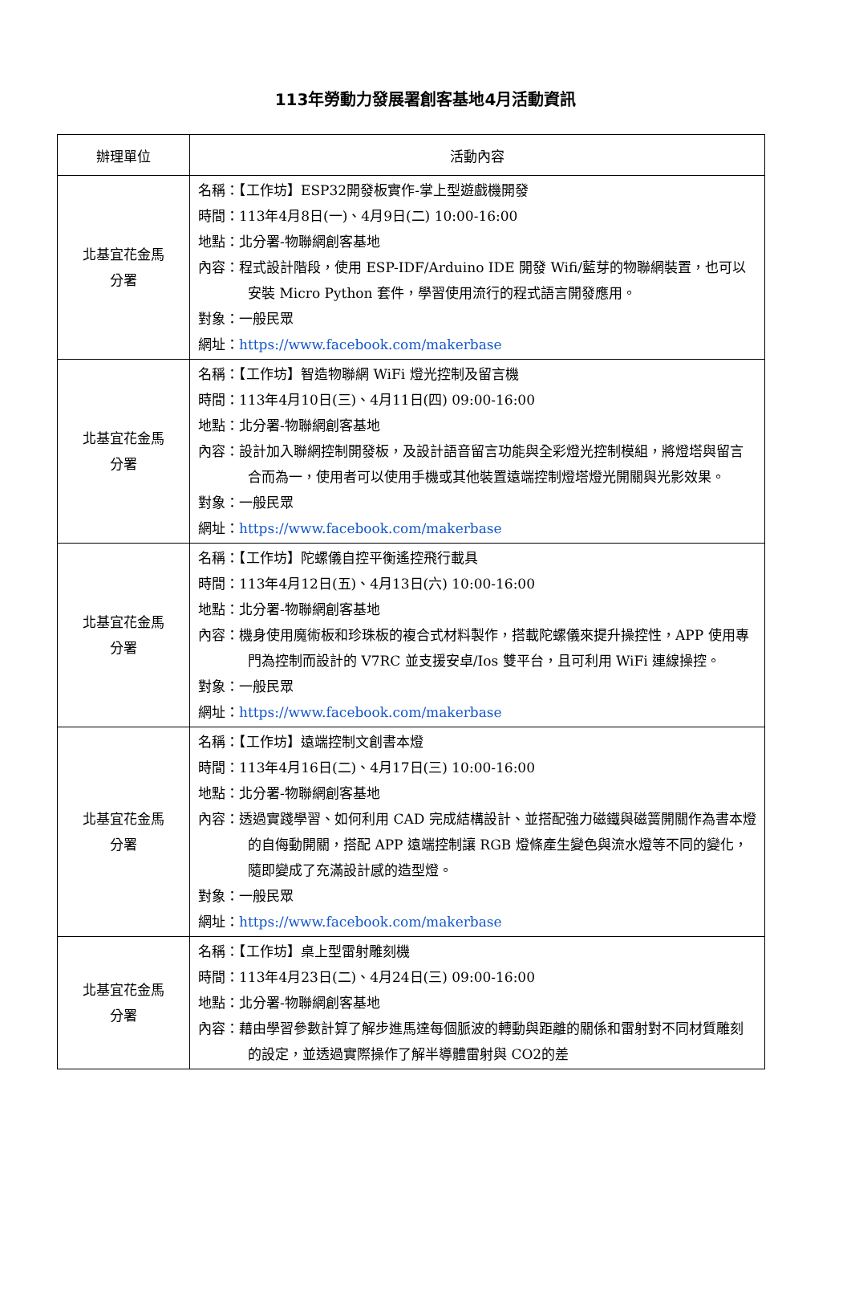113年勞動力發展署創客基地4月活動資訊
| 辦理單位 | 活動內容 |
| --- | --- |
| 北基宜花金馬 分署 | 名稱：【工作坊】ESP32開發板實作-掌上型遊戲機開發 時間：113年4月8日(一)、4月9日(二) 10:00-16:00 地點：北分署-物聯網創客基地 內容：程式設計階段，使用 ESP-IDF/Arduino IDE 開發 Wifi/藍芽的物聯網裝置，也可以安裝 Micro Python 套件，學習使用流行的程式語言開發應用。 對象：一般民眾 網址： https://www.facebook.com/makerbase |
| 北基宜花金馬 分署 | 名稱：【工作坊】智造物聯網 WiFi 燈光控制及留言機 時間：113年4月10日(三)、4月11日(四) 09:00-16:00 地點：北分署-物聯網創客基地 內容：設計加入聯網控制開發板，及設計語音留言功能與全彩燈光控制模組，將燈塔與留言合而為一，使用者可以使用手機或其他裝置遠端控制燈塔燈光開關與光影效果。 對象：一般民眾 網址： https://www.facebook.com/makerbase |
| 北基宜花金馬 分署 | 名稱：【工作坊】陀螺儀自控平衡遙控飛行載具 時間：113年4月12日(五)、4月13日(六) 10:00-16:00 地點：北分署-物聯網創客基地 內容：機身使用魔術板和珍珠板的複合式材料製作，搭載陀螺儀來提升操控性，APP 使用專門為控制而設計的 V7RC 並支援安卓/Ios 雙平台，且可利用 WiFi 連線操控。 對象：一般民眾 網址： https://www.facebook.com/makerbase |
| 北基宜花金馬 分署 | 名稱：【工作坊】遠端控制文創書本燈 時間：113年4月16日(二)、4月17日(三) 10:00-16:00 地點：北分署-物聯網創客基地 內容：透過實踐學習、如何利用 CAD 完成結構設計、並搭配強力磁鐵與磁簧開關作為書本燈的自侮動開關，搭配 APP 遠端控制讓 RGB 燈條產生變色與流水燈等不同的變化，隨即變成了充滿設計感的造型燈。 對象：一般民眾 網址： https://www.facebook.com/makerbase |
| 北基宜花金馬 分署 | 名稱：【工作坊】桌上型雷射雕刻機 時間：113年4月23日(二)、4月24日(三) 09:00-16:00 地點：北分署-物聯網創客基地 內容：藉由學習參數計算了解步進馬達每個脈波的轉動與距離的關係和雷射對不同材質雕刻的設定，並透過實際操作了解半導體雷射與 CO2的差 |